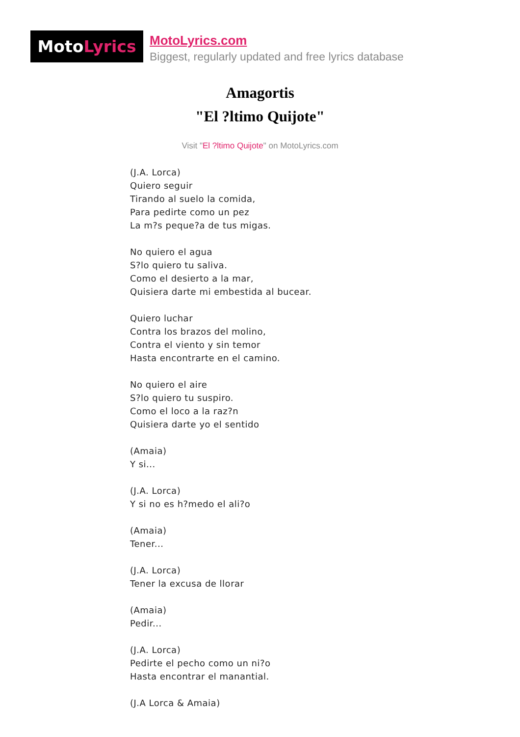Moto Lyrics
MotoLyrics.com
Biggest, regularly updated and free lyrics database
Amagortis
"El ?ltimo Quijote"
Visit "El ?ltimo Quijote" on MotoLyrics.com
(J.A. Lorca)
Quiero seguir
Tirando al suelo la comida,
Para pedirte como un pez
La m?s peque?a de tus migas.
No quiero el agua
S?lo quiero tu saliva.
Como el desierto a la mar,
Quisiera darte mi embestida al bucear.
Quiero luchar
Contra los brazos del molino,
Contra el viento y sin temor
Hasta encontrarte en el camino.
No quiero el aire
S?lo quiero tu suspiro.
Como el loco a la raz?n
Quisiera darte yo el sentido
(Amaia)
Y si...
(J.A. Lorca)
Y si no es h?medo el ali?o
(Amaia)
Tener...
(J.A. Lorca)
Tener la excusa de llorar
(Amaia)
Pedir...
(J.A. Lorca)
Pedirte el pecho como un ni?o
Hasta encontrar el manantial.
(J.A Lorca & Amaia)